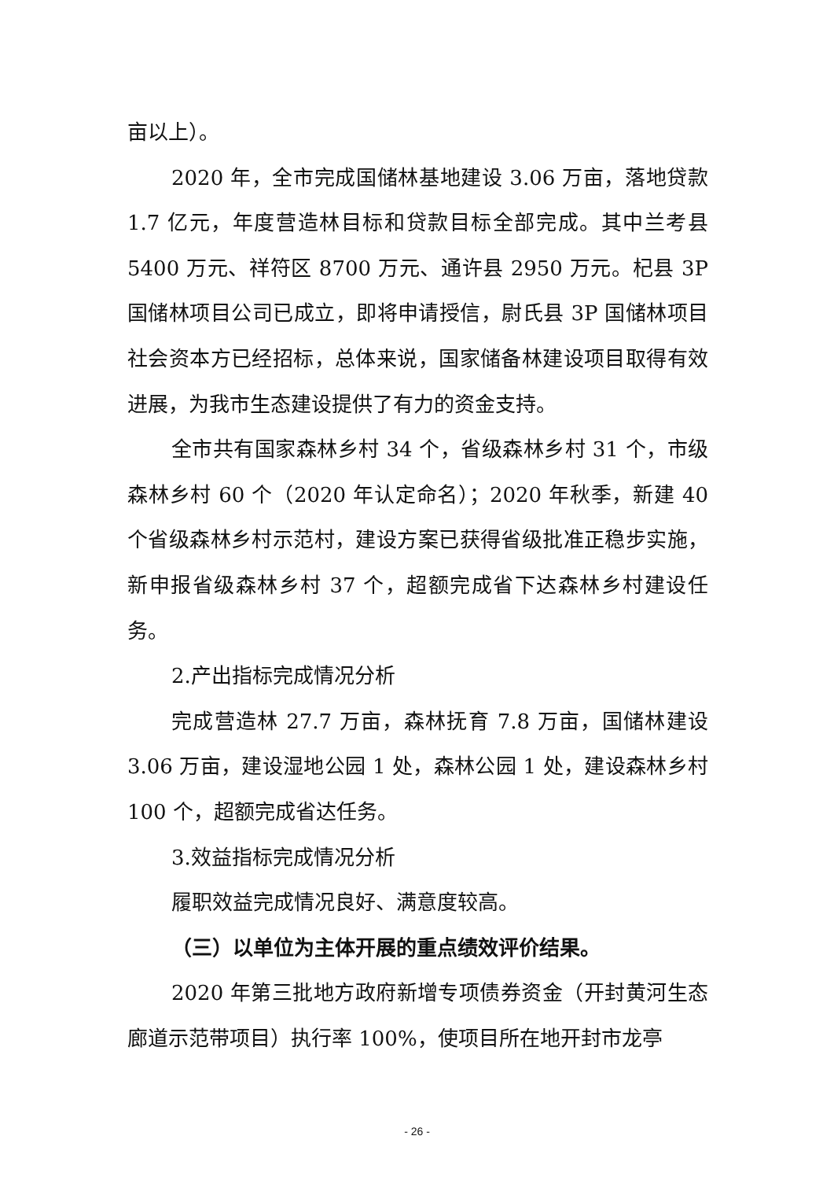亩以上）。
2020 年，全市完成国储林基地建设 3.06 万亩，落地贷款 1.7 亿元，年度营造林目标和贷款目标全部完成。其中兰考县 5400 万元、祥符区 8700 万元、通许县 2950 万元。杞县 3P 国储林项目公司已成立，即将申请授信，尉氏县 3P 国储林项目社会资本方已经招标，总体来说，国家储备林建设项目取得有效进展，为我市生态建设提供了有力的资金支持。
全市共有国家森林乡村 34 个，省级森林乡村 31 个，市级森林乡村 60 个（2020 年认定命名）；2020 年秋季，新建 40 个省级森林乡村示范村，建设方案已获得省级批准正稳步实施，新申报省级森林乡村 37 个，超额完成省下达森林乡村建设任务。
2.产出指标完成情况分析
完成营造林 27.7 万亩，森林抚育 7.8 万亩，国储林建设 3.06 万亩，建设湿地公园 1 处，森林公园 1 处，建设森林乡村 100 个，超额完成省达任务。
3.效益指标完成情况分析
履职效益完成情况良好、满意度较高。
（三）以单位为主体开展的重点绩效评价结果。
2020 年第三批地方政府新增专项债券资金（开封黄河生态廊道示范带项目）执行率 100%，使项目所在地开封市龙亭
- 26 -